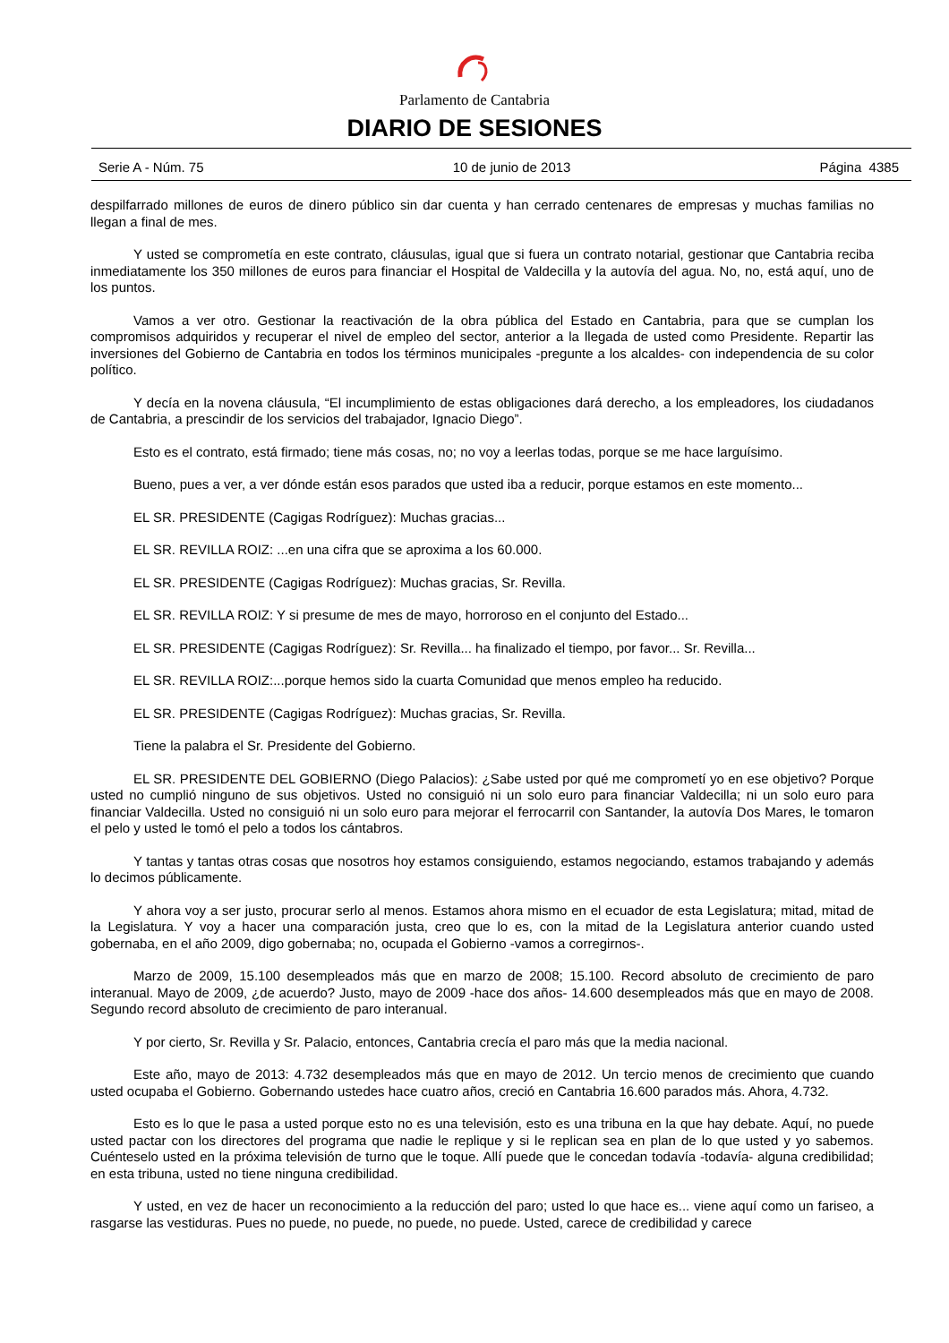Parlamento de Cantabria
DIARIO DE SESIONES
Serie A - Núm. 75 10 de junio de 2013 Página 4385
despilfarrado millones de euros de dinero público sin dar cuenta y han cerrado centenares de empresas y muchas familias no llegan a final de mes.
Y usted se comprometía en este contrato, cláusulas, igual que si fuera un contrato notarial, gestionar que Cantabria reciba inmediatamente los 350 millones de euros para financiar el Hospital de Valdecilla y la autovía del agua. No, no, está aquí, uno de los puntos.
Vamos a ver otro. Gestionar la reactivación de la obra pública del Estado en Cantabria, para que se cumplan los compromisos adquiridos y recuperar el nivel de empleo del sector, anterior a la llegada de usted como Presidente. Repartir las inversiones del Gobierno de Cantabria en todos los términos municipales -pregunte a los alcaldes- con independencia de su color político.
Y decía en la novena cláusula, “El incumplimiento de estas obligaciones dará derecho, a los empleadores, los ciudadanos de Cantabria, a prescindir de los servicios del trabajador, Ignacio Diego”.
Esto es el contrato, está firmado; tiene más cosas, no; no voy a leerlas todas, porque se me hace larguísimo.
Bueno, pues a ver, a ver dónde están esos parados que usted iba a reducir, porque estamos en este momento...
EL SR. PRESIDENTE (Cagigas Rodríguez): Muchas gracias...
EL SR. REVILLA ROIZ: ...en una cifra que se aproxima a los 60.000.
EL SR. PRESIDENTE (Cagigas Rodríguez): Muchas gracias, Sr. Revilla.
EL SR. REVILLA ROIZ: Y si presume de mes de mayo, horroroso en el conjunto del Estado...
EL SR. PRESIDENTE (Cagigas Rodríguez): Sr. Revilla... ha finalizado el tiempo, por favor... Sr. Revilla...
EL SR. REVILLA ROIZ:...porque hemos sido la cuarta Comunidad que menos empleo ha reducido.
EL SR. PRESIDENTE (Cagigas Rodríguez): Muchas gracias, Sr. Revilla.
Tiene la palabra el Sr. Presidente del Gobierno.
EL SR. PRESIDENTE DEL GOBIERNO (Diego Palacios): ¿Sabe usted por qué me comprometí yo en ese objetivo? Porque usted no cumplió ninguno de sus objetivos. Usted no consiguió ni un solo euro para financiar Valdecilla; ni un solo euro para financiar Valdecilla. Usted no consiguió ni un solo euro para mejorar el ferrocarril con Santander, la autovía Dos Mares, le tomaron el pelo y usted le tomó el pelo a todos los cántabros.
Y tantas y tantas otras cosas que nosotros hoy estamos consiguiendo, estamos negociando, estamos trabajando y además lo decimos públicamente.
Y ahora voy a ser justo, procurar serlo al menos. Estamos ahora mismo en el ecuador de esta Legislatura; mitad, mitad de la Legislatura. Y voy a hacer una comparación justa, creo que lo es, con la mitad de la Legislatura anterior cuando usted gobernaba, en el año 2009, digo gobernaba; no, ocupada el Gobierno -vamos a corregirnos-.
Marzo de 2009, 15.100 desempleados más que en marzo de 2008; 15.100. Record absoluto de crecimiento de paro interanual. Mayo de 2009, ¿de acuerdo? Justo, mayo de 2009 -hace dos años- 14.600 desempleados más que en mayo de 2008. Segundo record absoluto de crecimiento de paro interanual.
Y por cierto, Sr. Revilla y Sr. Palacio, entonces, Cantabria crecía el paro más que la media nacional.
Este año, mayo de 2013: 4.732 desempleados más que en mayo de 2012. Un tercio menos de crecimiento que cuando usted ocupaba el Gobierno. Gobernando ustedes hace cuatro años, creció en Cantabria 16.600 parados más. Ahora, 4.732.
Esto es lo que le pasa a usted porque esto no es una televisión, esto es una tribuna en la que hay debate. Aquí, no puede usted pactar con los directores del programa que nadie le replique y si le replican sea en plan de lo que usted y yo sabemos. Cuénteselo usted en la próxima televisión de turno que le toque. Allí puede que le concedan todavía -todavía- alguna credibilidad; en esta tribuna, usted no tiene ninguna credibilidad.
Y usted, en vez de hacer un reconocimiento a la reducción del paro; usted lo que hace es... viene aquí como un fariseo, a rasgarse las vestiduras. Pues no puede, no puede, no puede, no puede. Usted, carece de credibilidad y carece